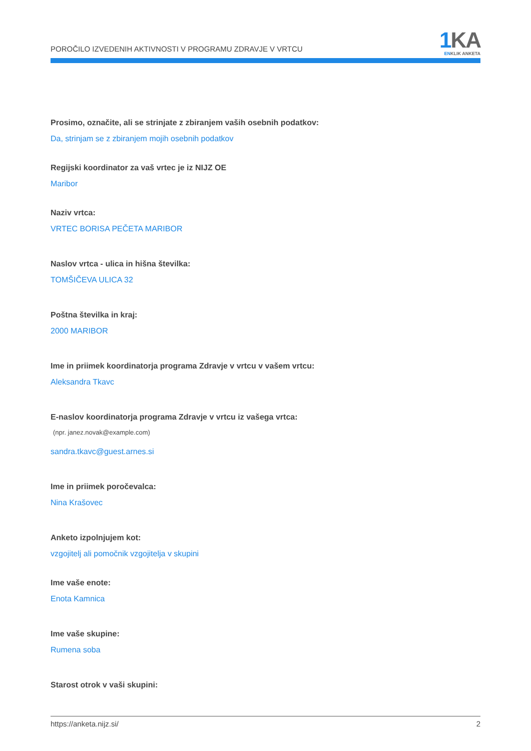POROČILO IZVEDENIH AKTIVNOSTI V PROGRAMU ZDRAVJE V VRTCU
1 KA
ENKLIK ANKETA
Prosimo, označite, ali se strinjate z zbiranjem vaših osebnih podatkov:
Da, strinjam se z zbiranjem mojih osebnih podatkov
Regijski koordinator za vaš vrtec je iz NIJZ OE
Maribor
Naziv vrtca:
VRTEC BORISA PEČETA MARIBOR
Naslov vrtca - ulica in hišna številka:
TOMŠIČEVA ULICA 32
Poštna številka in kraj:
2000 MARIBOR
Ime in priimek koordinatorja programa Zdravje v vrtcu v vašem vrtcu:
Aleksandra Tkavc
E-naslov koordinatorja programa Zdravje v vrtcu iz vašega vrtca:
(npr. janez.novak@example.com)
sandra.tkavc@guest.arnes.si
Ime in priimek poročevalca:
Nina Krašovec
Anketo izpolnjujem kot:
vzgojitelj ali pomočnik vzgojitelja v skupini
Ime vaše enote:
Enota Kamnica
Ime vaše skupine:
Rumena soba
Starost otrok v vaši skupini:
https://anketa.nijz.si/ 2